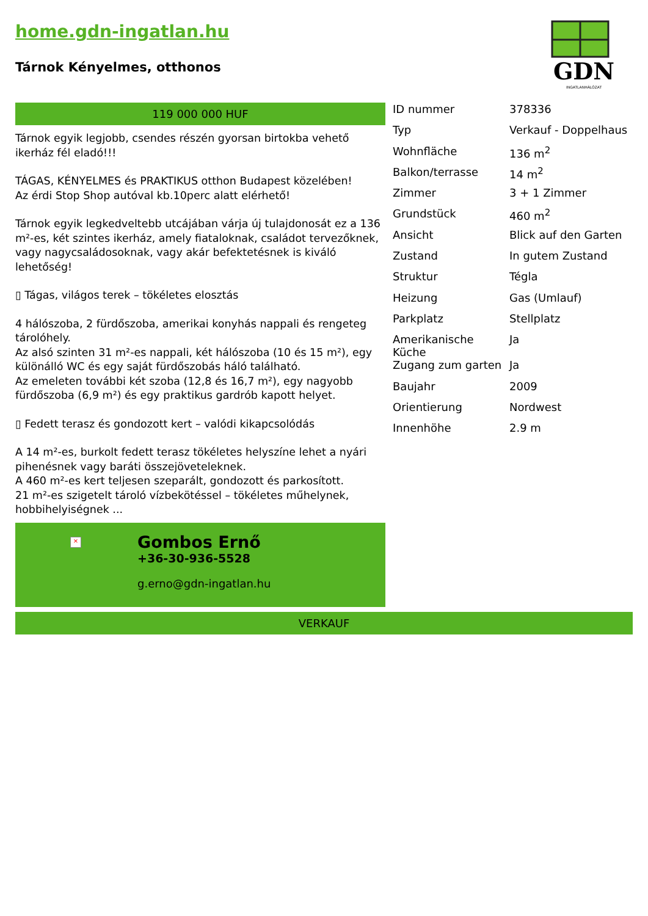home.gdn-ingatlan.hu
Tárnok Kényelmes, otthonos
GDN
INGATLANHÁLÓZAT
119 000 000 HUF
Tárnok egyik legjobb, csendes részén gyorsan birtokba vehető ikerház fél eladó!!!
TÁGAS, KÉNYELMES és PRAKTIKUS otthon Budapest közelében!
Az érdi Stop Shop autóval kb.10perc alatt elérhető!
Tárnok egyik legkedveltebb utcájában várja új tulajdonosát ez a 136 m²-es, két szintes ikerház, amely fiataloknak, családot tervezőknek, vagy nagycsaládosoknak, vagy akár befektetésnek is kiváló lehetőség!
▯ Tágas, világos terek – tökéletes elosztás
4 hálószoba, 2 fürdőszoba, amerikai konyhás nappali és rengeteg tárolóhely.
Az alsó szinten 31 m²-es nappali, két hálószoba (10 és 15 m²), egy különálló WC és egy saját fürdőszobás háló található.
Az emeleten további két szoba (12,8 és 16,7 m²), egy nagyobb fürdőszoba (6,9 m²) és egy praktikus gardrób kapott helyet.
▯ Fedett terasz és gondozott kert – valódi kikapcsolódás
A 14 m²-es, burkolt fedett terasz tökéletes helyszíne lehet a nyári pihenésnek vagy baráti összejöveteleknek.
A 460 m²-es kert teljesen szeparált, gondozott és parkosított.
21 m²-es szigetelt tároló vízbekötéssel – tökéletes műhelynek, hobbihelyiségnek ...
×
Gombos Ernő
+36-30-936-5528
g.erno@gdn-ingatlan.hu
| ID nummer | 378336 |
| Typ | Verkauf - Doppelhaus |
| Wohnfläche | 136 m<sup>2</sup> |
| Balkon/terrasse | 14 m<sup>2</sup> |
| Zimmer | 3 + 1 Zimmer |
| Grundstück | 460 m<sup>2</sup> |
| Ansicht | Blick auf den Garten |
| Zustand | In gutem Zustand |
| Struktur | Tégla |
| Heizung | Gas (Umlauf) |
| Parkplatz | Stellplatz |
| Amerikanische Küche | Ja |
| Zugang zum garten | Ja |
| Baujahr | 2009 |
| Orientierung | Nordwest |
| Innenhöhe | 2.9 m |
VERKAUF